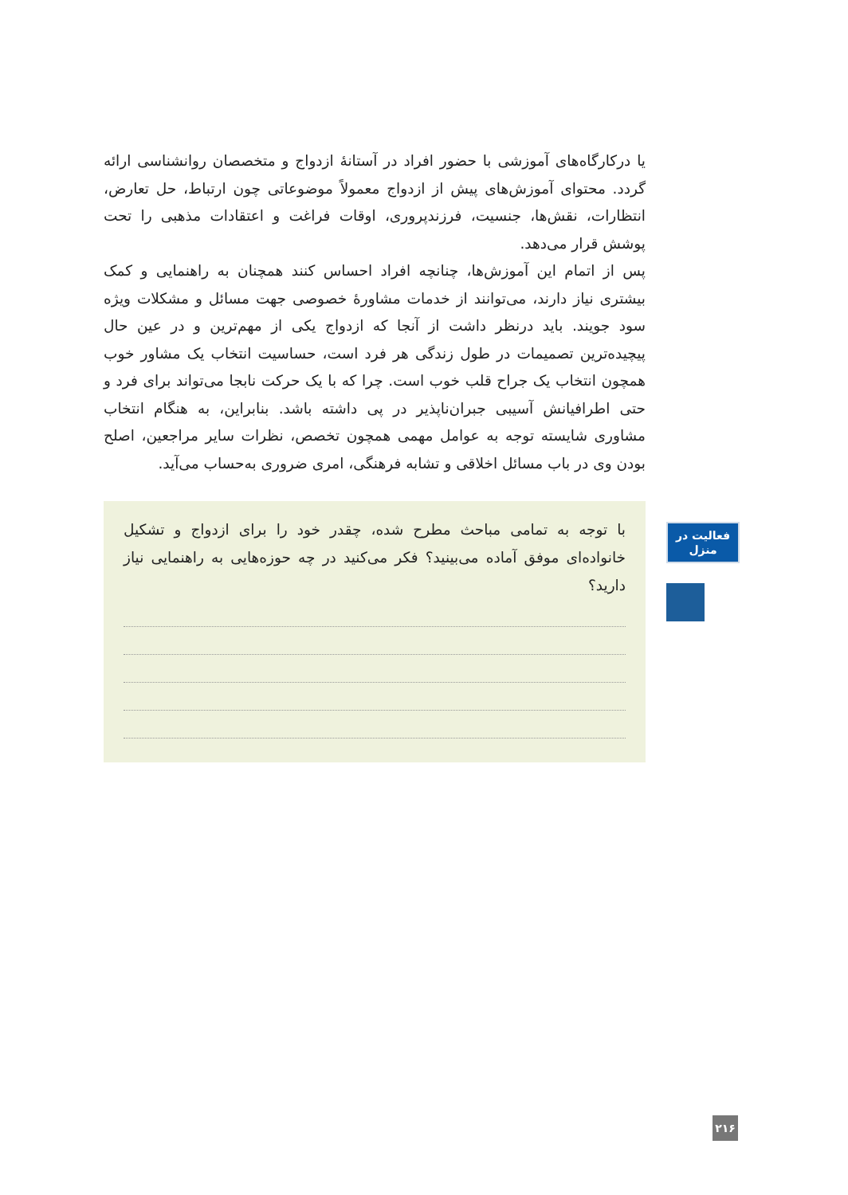یا درکارگاه‌های آموزشی با حضور افراد در آستانهٔ ازدواج و متخصصان روانشناسی ارائه گردد. محتوای آموزش‌های پیش از ازدواج معمولاً موضوعاتی چون ارتباط، حل تعارض، انتظارات، نقش‌ها، جنسیت، فرزندپروری، اوقات فراغت و اعتقادات مذهبی را تحت پوشش قرار می‌دهد.
پس از اتمام این آموزش‌ها، چنانچه افراد احساس کنند همچنان به راهنمایی و کمک بیشتری نیاز دارند، می‌توانند از خدمات مشاورهٔ خصوصی جهت مسائل و مشکلات ویژه سود جویند. باید درنظر داشت از آنجا که ازدواج یکی از مهم‌ترین و در عین حال پیچیده‌ترین تصمیمات در طول زندگی هر فرد است، حساسیت انتخاب یک مشاور خوب همچون انتخاب یک جراح قلب خوب است. چرا که با یک حرکت نابجا می‌تواند برای فرد و حتی اطرافیانش آسیبی جبران‌ناپذیر در پی داشته باشد. بنابراین، به هنگام انتخاب مشاوری شایسته توجه به عوامل مهمی همچون تخصص، نظرات سایر مراجعین، اصلح بودن وی در باب مسائل اخلاقی و تشابه فرهنگی، امری ضروری به‌حساب می‌آید.
با توجه به تمامی مباحث مطرح شده، چقدر خود را برای ازدواج و تشکیل خانواده‌ای موفق آماده می‌بینید؟ فکر می‌کنید در چه حوزه‌هایی به راهنمایی نیاز دارید؟
فعالیت در
منزل
۲۱۶